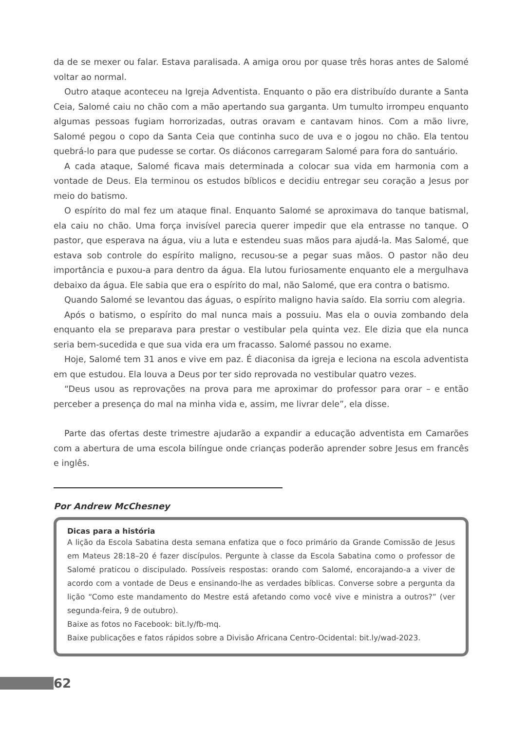da de se mexer ou falar. Estava paralisada. A amiga orou por quase três horas antes de Salomé voltar ao normal.
Outro ataque aconteceu na Igreja Adventista. Enquanto o pão era distribuído durante a Santa Ceia, Salomé caiu no chão com a mão apertando sua garganta. Um tumulto irrompeu enquanto algumas pessoas fugiam horrorizadas, outras oravam e cantavam hinos. Com a mão livre, Salomé pegou o copo da Santa Ceia que continha suco de uva e o jogou no chão. Ela tentou quebrá-lo para que pudesse se cortar. Os diáconos carregaram Salomé para fora do santuário.
A cada ataque, Salomé ficava mais determinada a colocar sua vida em harmonia com a vontade de Deus. Ela terminou os estudos bíblicos e decidiu entregar seu coração a Jesus por meio do batismo.
O espírito do mal fez um ataque final. Enquanto Salomé se aproximava do tanque batismal, ela caiu no chão. Uma força invisível parecia querer impedir que ela entrasse no tanque. O pastor, que esperava na água, viu a luta e estendeu suas mãos para ajudá-la. Mas Salomé, que estava sob controle do espírito maligno, recusou-se a pegar suas mãos. O pastor não deu importância e puxou-a para dentro da água. Ela lutou furiosamente enquanto ele a mergulhava debaixo da água. Ele sabia que era o espírito do mal, não Salomé, que era contra o batismo.
Quando Salomé se levantou das águas, o espírito maligno havia saído. Ela sorriu com alegria.
Após o batismo, o espírito do mal nunca mais a possuiu. Mas ela o ouvia zombando dela enquanto ela se preparava para prestar o vestibular pela quinta vez. Ele dizia que ela nunca seria bem-sucedida e que sua vida era um fracasso. Salomé passou no exame.
Hoje, Salomé tem 31 anos e vive em paz. É diaconisa da igreja e leciona na escola adventista em que estudou. Ela louva a Deus por ter sido reprovada no vestibular quatro vezes.
“Deus usou as reprovações na prova para me aproximar do professor para orar – e então perceber a presença do mal na minha vida e, assim, me livrar dele”, ela disse.
Parte das ofertas deste trimestre ajudarão a expandir a educação adventista em Camarões com a abertura de uma escola bilíngue onde crianças poderão aprender sobre Jesus em francês e inglês.
Por Andrew McChesney
Dicas para a história
A lição da Escola Sabatina desta semana enfatiza que o foco primário da Grande Comissão de Jesus em Mateus 28:18–20 é fazer discípulos. Pergunte à classe da Escola Sabatina como o professor de Salomé praticou o discipulado. Possíveis respostas: orando com Salomé, encorajando-a a viver de acordo com a vontade de Deus e ensinando-lhe as verdades bíblicas. Converse sobre a pergunta da lição “Como este mandamento do Mestre está afetando como você vive e ministra a outros?” (ver segunda-feira, 9 de outubro).
Baixe as fotos no Facebook: bit.ly/fb-mq.
Baixe publicações e fatos rápidos sobre a Divisão Africana Centro-Ocidental: bit.ly/wad-2023.
62